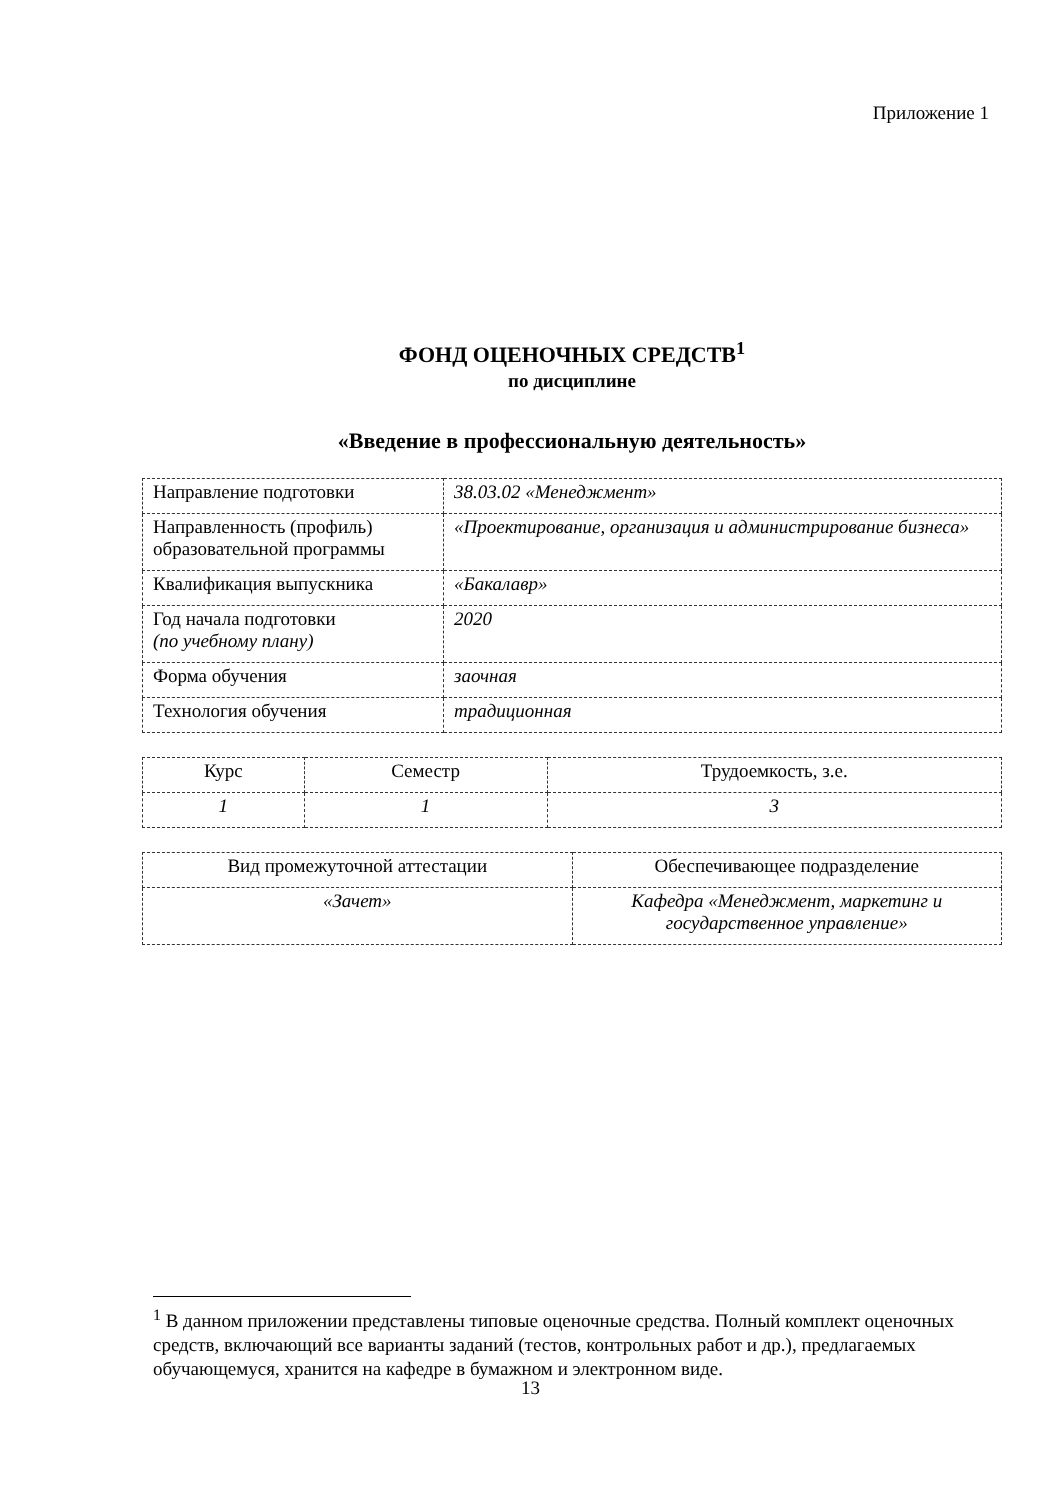Приложение 1
ФОНД ОЦЕНОЧНЫХ СРЕДСТВ<sup>1</sup>
по дисциплине
«Введение в профессиональную деятельность»
| Направление подготовки | 38.03.02 «Менеджмент» |
| Направленность (профиль) образовательной программы | «Проектирование, организация и администрирование бизнеса» |
| Квалификация выпускника | «Бакалавр» |
| Год начала подготовки (по учебному плану) | 2020 |
| Форма обучения | заочная |
| Технология обучения | традиционная |
| Курс | Семестр | Трудоемкость, з.е. |
| --- | --- | --- |
| 1 | 1 | 3 |
| Вид промежуточной аттестации | Обеспечивающее подразделение |
| --- | --- |
| «Зачет» | Кафедра «Менеджмент, маркетинг и государственное управление» |
<sup>1</sup> В данном приложении представлены типовые оценочные средства. Полный комплект оценочных средств, включающий все варианты заданий (тестов, контрольных работ и др.), предлагаемых обучающемуся, хранится на кафедре в бумажном и электронном виде.
13